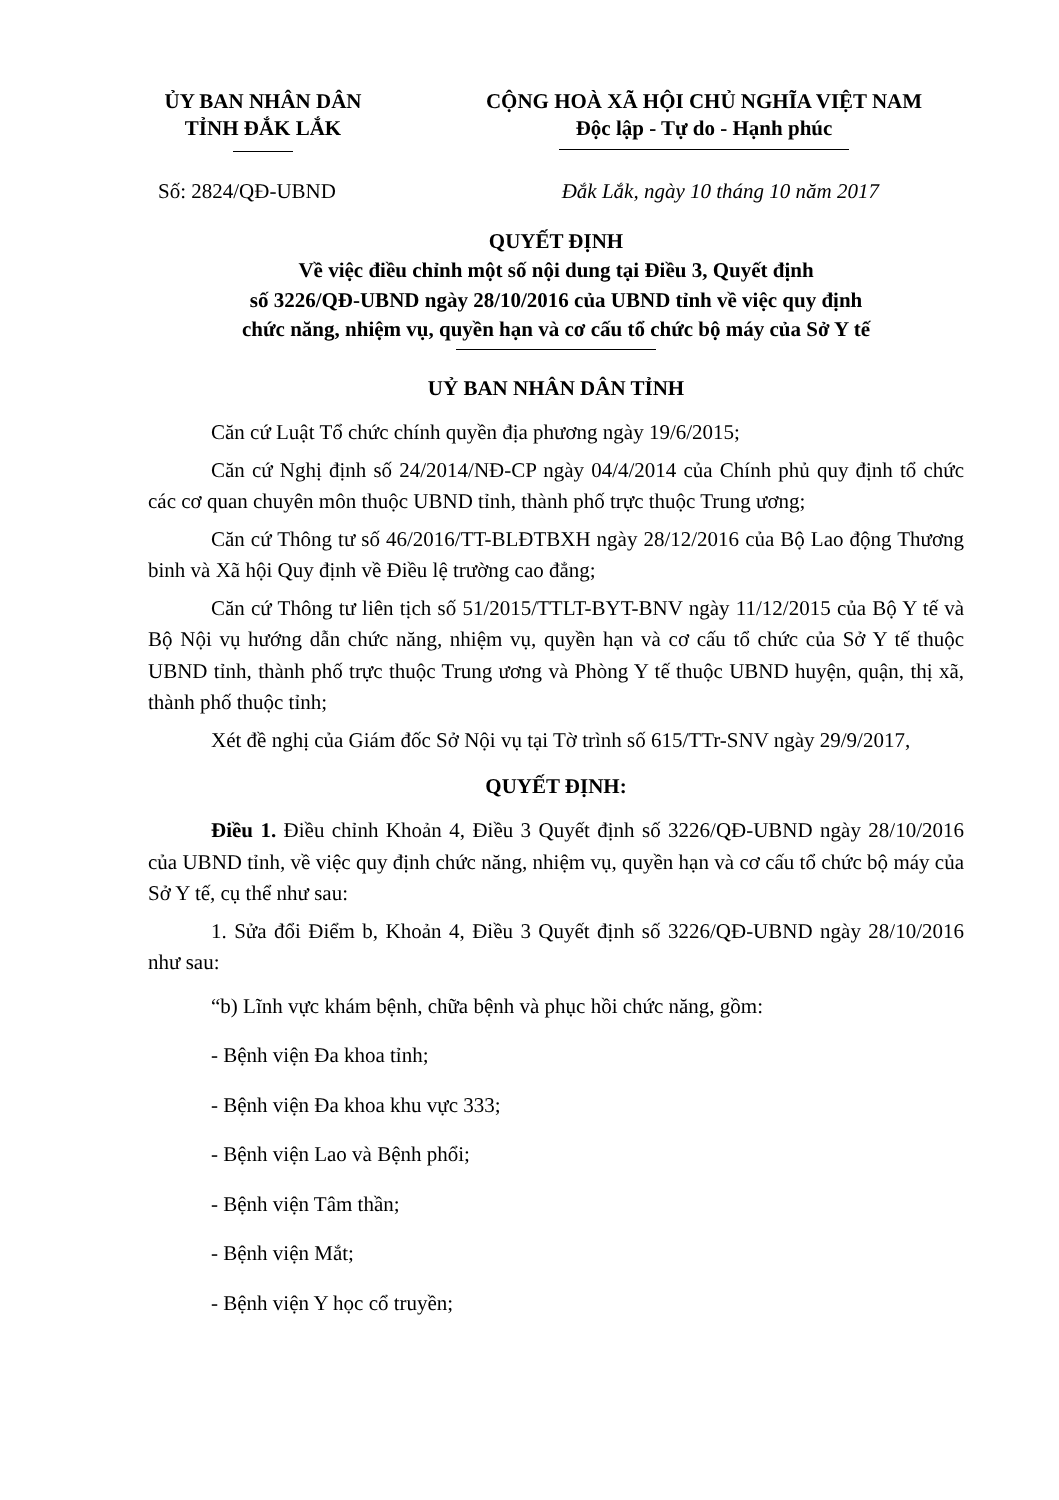ỦY BAN NHÂN DÂN
TỈNH ĐẮK LẮK
CỘNG HOÀ XÃ HỘI CHỦ NGHĨA VIỆT NAM
Độc lập - Tự do - Hạnh phúc
Số: 2824/QĐ-UBND Đắk Lắk, ngày 10 tháng 10 năm 2017
QUYẾT ĐỊNH
Về việc điều chỉnh một số nội dung tại Điều 3, Quyết định
số 3226/QĐ-UBND ngày 28/10/2016 của UBND tỉnh về việc quy định
chức năng, nhiệm vụ, quyền hạn và cơ cấu tổ chức bộ máy của Sở Y tế
UỶ BAN NHÂN DÂN TỈNH
Căn cứ Luật Tổ chức chính quyền địa phương ngày 19/6/2015;
Căn cứ Nghị định số 24/2014/NĐ-CP ngày 04/4/2014 của Chính phủ quy định tổ chức các cơ quan chuyên môn thuộc UBND tỉnh, thành phố trực thuộc Trung ương;
Căn cứ Thông tư số 46/2016/TT-BLĐTBXH ngày 28/12/2016 của Bộ Lao động Thương binh và Xã hội Quy định về Điều lệ trường cao đẳng;
Căn cứ Thông tư liên tịch số 51/2015/TTLT-BYT-BNV ngày 11/12/2015 của Bộ Y tế và Bộ Nội vụ hướng dẫn chức năng, nhiệm vụ, quyền hạn và cơ cấu tổ chức của Sở Y tế thuộc UBND tỉnh, thành phố trực thuộc Trung ương và Phòng Y tế thuộc UBND huyện, quận, thị xã, thành phố thuộc tỉnh;
Xét đề nghị của Giám đốc Sở Nội vụ tại Tờ trình số 615/TTr-SNV ngày 29/9/2017,
QUYẾT ĐỊNH:
Điều 1. Điều chỉnh Khoản 4, Điều 3 Quyết định số 3226/QĐ-UBND ngày 28/10/2016 của UBND tỉnh, về việc quy định chức năng, nhiệm vụ, quyền hạn và cơ cấu tổ chức bộ máy của Sở Y tế, cụ thể như sau:
1. Sửa đổi Điểm b, Khoản 4, Điều 3 Quyết định số 3226/QĐ-UBND ngày 28/10/2016 như sau:
“b) Lĩnh vực khám bệnh, chữa bệnh và phục hồi chức năng, gồm:
- Bệnh viện Đa khoa tỉnh;
- Bệnh viện Đa khoa khu vực 333;
- Bệnh viện Lao và Bệnh phổi;
- Bệnh viện Tâm thần;
- Bệnh viện Mắt;
- Bệnh viện Y học cổ truyền;